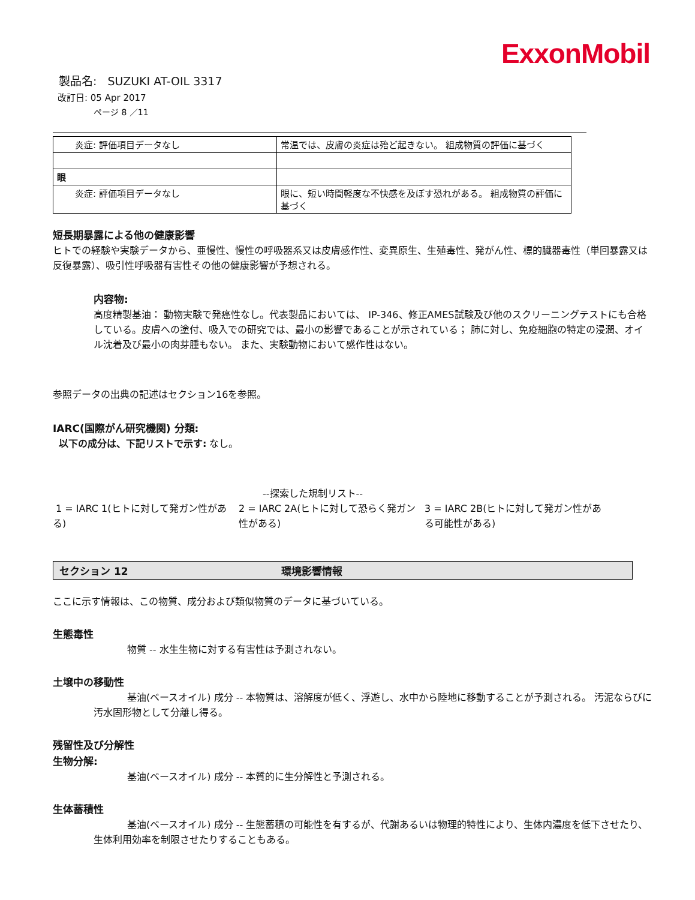ExxonMobil
製品名: SUZUKI AT-OIL 3317
改訂日: 05 Apr 2017
ページ 8 ／11
| 炎症: 評価項目データなし | 常温では、皮膚の炎症は殆ど起きない。 組成物質の評価に基づく |
| 眼 | |
| 炎症: 評価項目データなし | 眼に、短い時間軽度な不快感を及ぼす恐れがある。 組成物質の評価に基づく |
短長期暴露による他の健康影響
ヒトでの経験や実験データから、亜慢性、慢性の呼吸器系又は皮膚感作性、変異原生、生殖毒性、発がん性、標的臓器毒性（単回暴露又は反復暴露）、吸引性呼吸器有害性その他の健康影響が予想される。
内容物:
高度精製基油： 動物実験で発癌性なし。代表製品においては、 IP-346、修正AMES試験及び他のスクリーニングテストにも合格している。皮膚への塗付、吸入での研究では、最小の影響であることが示されている； 肺に対し、免疫細胞の特定の浸潤、オイル沈着及び最小の肉芽腫もない。 また、実験動物において感作性はない。
参照データの出典の記述はセクション16を参照。
IARC(国際がん研究機関) 分類:
以下の成分は、下記リストで示す: なし。
--探索した規制リスト--
1 = IARC 1(ヒトに対して発ガン性がある)
2 = IARC 2A(ヒトに対して恐らく発ガン性がある)
3 = IARC 2B(ヒトに対して発ガン性がある可能性がある)
セクション 12 環境影響情報
ここに示す情報は、この物質、成分および類似物質のデータに基づいている。
生態毒性
物質 -- 水生生物に対する有害性は予測されない。
土壌中の移動性
基油(ベースオイル) 成分 -- 本物質は、溶解度が低く、浮遊し、水中から陸地に移動することが予測される。 汚泥ならびに汚水固形物として分離し得る。
残留性及び分解性
生物分解:
基油(ベースオイル) 成分 -- 本質的に生分解性と予測される。
生体蓄積性
基油(ベースオイル) 成分 -- 生態蓄積の可能性を有するが、代謝あるいは物理的特性により、生体内濃度を低下させたり、生体利用効率を制限させたりすることもある。